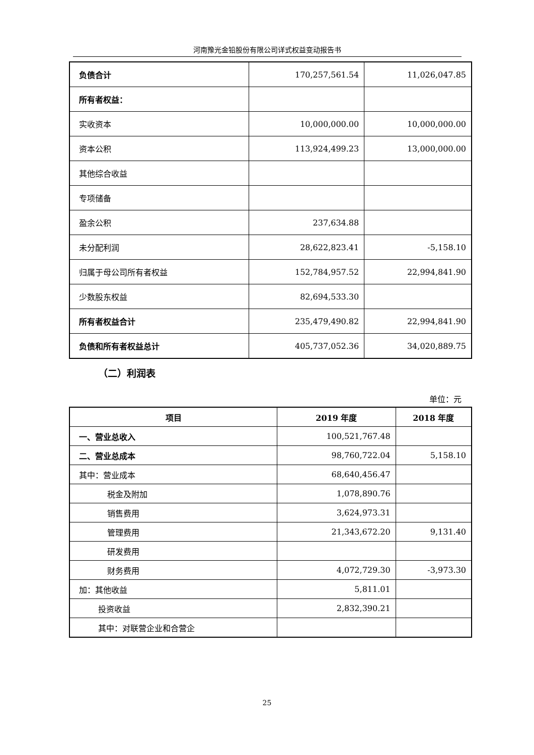河南豫光金铅股份有限公司详式权益变动报告书
| 负债合计 | 170,257,561.54 | 11,026,047.85 |
| 所有者权益： | | |
| 实收资本 | 10,000,000.00 | 10,000,000.00 |
| 资本公积 | 113,924,499.23 | 13,000,000.00 |
| 其他综合收益 | | |
| 专项储备 | | |
| 盈余公积 | 237,634.88 | |
| 未分配利润 | 28,622,823.41 | -5,158.10 |
| 归属于母公司所有者权益 | 152,784,957.52 | 22,994,841.90 |
| 少数股东权益 | 82,694,533.30 | |
| 所有者权益合计 | 235,479,490.82 | 22,994,841.90 |
| 负债和所有者权益总计 | 405,737,052.36 | 34,020,889.75 |
（二）利润表
单位：元
| 项目 | 2019 年度 | 2018 年度 |
| --- | --- | --- |
| 一、营业总收入 | 100,521,767.48 | |
| 二、营业总成本 | 98,760,722.04 | 5,158.10 |
| 其中：营业成本 | 68,640,456.47 | |
| 税金及附加 | 1,078,890.76 | |
| 销售费用 | 3,624,973.31 | |
| 管理费用 | 21,343,672.20 | 9,131.40 |
| 研发费用 | | |
| 财务费用 | 4,072,729.30 | -3,973.30 |
| 加：其他收益 | 5,811.01 | |
| 投资收益 | 2,832,390.21 | |
| 其中：对联营企业和合营企 | | |
25